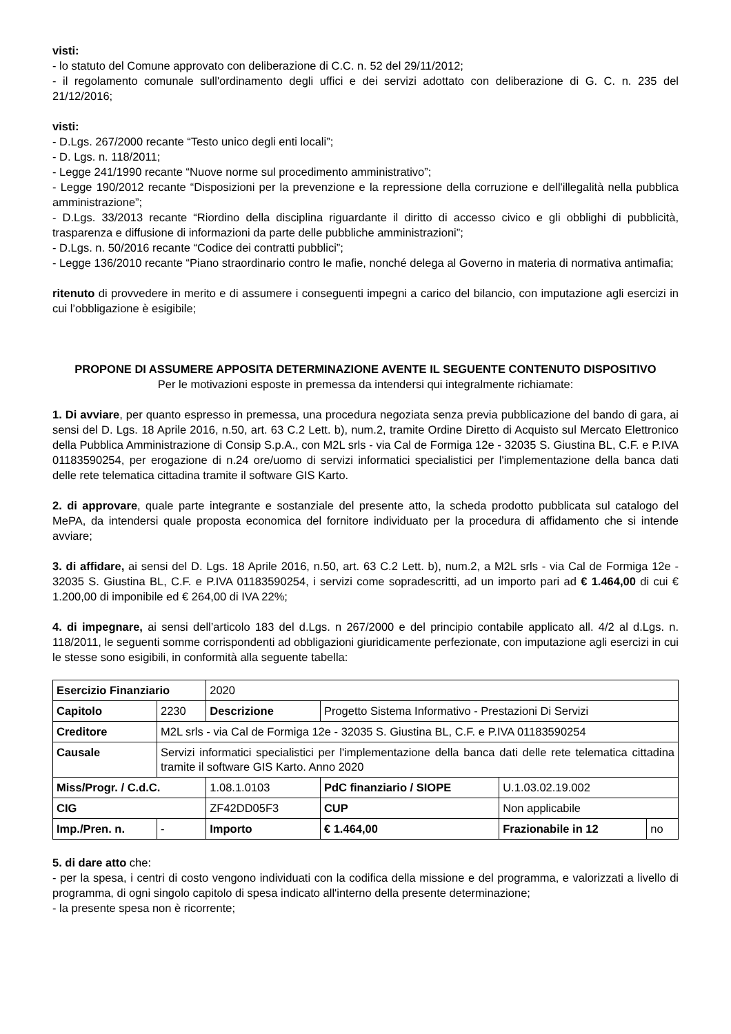visti:
- lo statuto del Comune approvato con deliberazione di C.C. n. 52 del 29/11/2012;
- il regolamento comunale sull'ordinamento degli uffici e dei servizi adottato con deliberazione di G. C. n. 235 del 21/12/2016;
visti:
- D.Lgs. 267/2000 recante “Testo unico degli enti locali”;
- D. Lgs. n. 118/2011;
- Legge 241/1990 recante “Nuove norme sul procedimento amministrativo”;
- Legge 190/2012 recante “Disposizioni per la prevenzione e la repressione della corruzione e dell'illegalità nella pubblica amministrazione”;
- D.Lgs. 33/2013 recante “Riordino della disciplina riguardante il diritto di accesso civico e gli obblighi di pubblicità, trasparenza e diffusione di informazioni da parte delle pubbliche amministrazioni”;
- D.Lgs. n. 50/2016 recante “Codice dei contratti pubblici”;
- Legge 136/2010 recante “Piano straordinario contro le mafie, nonché delega al Governo in materia di normativa antimafia;
ritenuto di provvedere in merito e di assumere i conseguenti impegni a carico del bilancio, con imputazione agli esercizi in cui l’obbligazione è esigibile;
PROPONE DI ASSUMERE APPOSITA DETERMINAZIONE AVENTE IL SEGUENTE CONTENUTO DISPOSITIVO
Per le motivazioni esposte in premessa da intendersi qui integralmente richiamate:
1. Di avviare, per quanto espresso in premessa, una procedura negoziata senza previa pubblicazione del bando di gara, ai sensi del D. Lgs. 18 Aprile 2016, n.50, art. 63 C.2 Lett. b), num.2, tramite Ordine Diretto di Acquisto sul Mercato Elettronico della Pubblica Amministrazione di Consip S.p.A., con M2L srls - via Cal de Formiga 12e - 32035 S. Giustina BL, C.F. e P.IVA 01183590254, per erogazione di n.24 ore/uomo di servizi informatici specialistici per l'implementazione della banca dati delle rete telematica cittadina tramite il software GIS Karto.
2. di approvare, quale parte integrante e sostanziale del presente atto, la scheda prodotto pubblicata sul catalogo del MePA, da intendersi quale proposta economica del fornitore individuato per la procedura di affidamento che si intende avviare;
3. di affidare, ai sensi del D. Lgs. 18 Aprile 2016, n.50, art. 63 C.2 Lett. b), num.2, a M2L srls - via Cal de Formiga 12e - 32035 S. Giustina BL, C.F. e P.IVA 01183590254, i servizi come sopradescritti, ad un importo pari ad € 1.464,00 di cui € 1.200,00 di imponibile ed € 264,00 di IVA 22%;
4. di impegnare, ai sensi dell’articolo 183 del d.Lgs. n 267/2000 e del principio contabile applicato all. 4/2 al d.Lgs. n. 118/2011, le seguenti somme corrispondenti ad obbligazioni giuridicamente perfezionate, con imputazione agli esercizi in cui le stesse sono esigibili, in conformità alla seguente tabella:
| Esercizio Finanziario | | | 2020 | | | | |
| Capitolo | 2230 | Descrizione | | | Progetto Sistema Informativo - Prestazioni Di Servizi | | |
| Creditore | M2L srls - via Cal de Formiga 12e - 32035 S. Giustina BL, C.F. e P.IVA 01183590254 | | | | | | |
| Causale | Servizi informatici specialistici per l'implementazione della banca dati delle rete telematica cittadina tramite il software GIS Karto. Anno 2020 | | | | | | |
| Miss/Progr. / C.d.C. | | 1.08.1.0103 | | | PdC finanziario / SIOPE | U.1.03.02.19.002 | |
| CIG | | ZF42DD05F3 | | | CUP | Non applicabile | |
| Imp./Pren. n. | - | | | Importo | € 1.464,00 | Frazionabile in 12 | no |
5. di dare atto che:
- per la spesa, i centri di costo vengono individuati con la codifica della missione e del programma, e valorizzati a livello di programma, di ogni singolo capitolo di spesa indicato all'interno della presente determinazione;
- la presente spesa non è ricorrente;